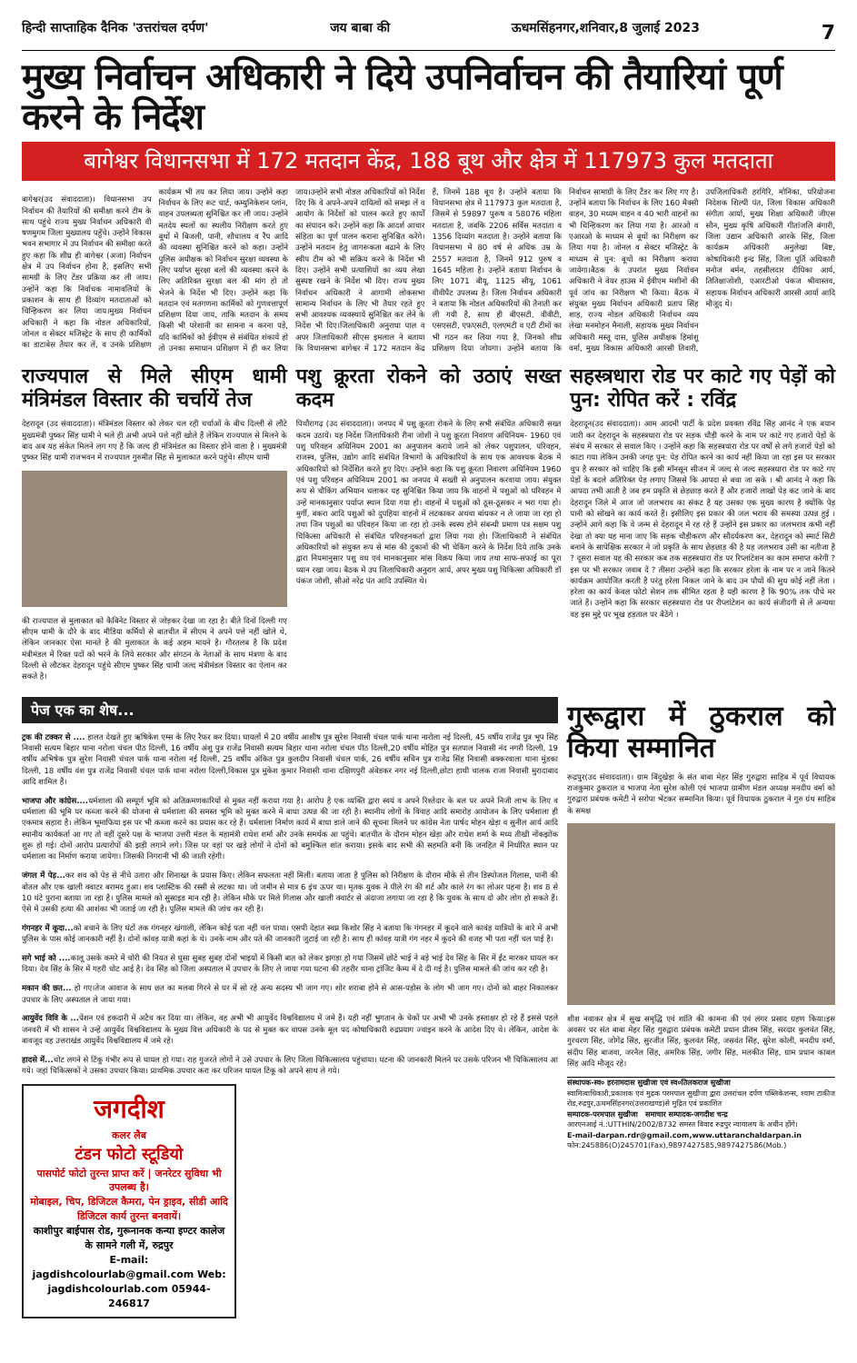हिन्दी साप्ताहिक दैनिक 'उत्तरांचल दर्पण' जय बाबा की ऊधमसिंहनगर,शनिवार,8 जुलाई 2023 7
मुख्य निर्वाचन अधिकारी ने दिये उपनिर्वाचन की तैयारियां पूर्ण करने के निर्देश
बागेश्वर विधानसभा में 172 मतदान केंद्र, 188 बूथ और क्षेत्र में 117973 कुल मतदाता
बागेश्वर(उद संवाददाता)। विधानसभा उप निर्वाचन की तैयारियों की समीक्षा करने टीम के साथ पहुंचे राज्य मुख्य निर्वाचन अधिकारी वी षणमुगम जिला मुख्यालय पहुँचे। उन्होंने विकास भवन सभागार में उप निर्वाचन की समीक्षा करते हुए कहा कि शीघ्र ही बागेश्वर (अजा) निर्वाचन क्षेत्र में उप निर्वाचन होना है, इसलिए सभी सामग्री के लिए टेंडर प्रक्रिया कर ली जाय। उन्होंने कहा कि निर्वाचक नामावलियों के प्रकाशन के साथ ही दिव्यांग मतदाताओं को चिन्हिकरण कर लिया जाय।मुख्य निर्वाचन अधिकारी ने कहा कि नोडल अधिकारियों, जोनल व सेक्टर मजिस्ट्रेट के साथ ही कार्मिकों का डाटाबेस तैयार कर लें, व उनके प्रशिक्षण कार्यक्रम भी तय कर लिया जाय। उन्होंने कहा निर्वाचन के लिए रूट चार्ट, कम्युनिकेशन प्लांन, वाहन उपलब्धता सुनिश्चित कर ली जाय। उन्होंने मतदेय स्थलों का स्थलीय निरीक्षण करते हुए बूथों में बिजली, पानी, शौचालय व रैंप आदि की व्यवस्था सुनिश्चित करने को कहा। उन्होंने पुलिस अधीक्षक को निर्वाचन सुरक्षा व्यवस्था के लिए पर्याप्त सुरक्षा बलों की व्यवस्था करने के लिए अतिरिक्त सुरक्षा बल की मांग हो तो भेजने के निर्देश भी दिए। उन्होंने कहा कि मतदान एवं मतगणना कार्मिकों को गुणवत्तापूर्ण प्रशिक्षण दिया जाय, ताकि मतदान के समय किसी भी परेशानी का सामना न करना पड़ें, यदि कार्मिकों को ईवीएम से संबंधित शंकायें हो तो उनका समाधान प्रशिक्षण में ही कर लिया जाय।उन्होंने सभी नोडल अधिकारियों को निर्देश दिए कि वे अपने-अपने दायित्वों को समझ लें व आयोग के निर्देशों को पालन करते हुए कार्यों का संपादन करें। उन्होंने कहा कि आदर्श आचार संहिता का पूर्ण पालन कराना सुनिश्चित करेंगे। उन्होंने मतदान हेतु जागरूकता बढाने के लिए स्वीप टीम को भी सक्रिय करने के निर्देश भी दिए। उन्होंने सभी प्रत्याशियों का व्यय लेखा सुस्पष्ट रखने के निर्देश भी दिए। राज्य मुख्य निर्वाचन अधिकारी ने आगामी लोकसभा सामान्य निर्वाचन के लिए भी तैयार रहते हुए सभी आवश्यक व्यवस्थायें सुनिश्चित कर लेने के निर्देश भी दिए।जिलाधिकारी अनुराधा पाल व अपर जिलाधिकारी सीएस इमलाल ने बताया कि विधानसभा बागेश्वर में 172 मतदान केंद्र हैं, जिनमें 188 बूथ है। उन्होंने बताया कि विधानसभा क्षेत्र में 117973 कुल मतदाता है, जिसमें से 59897 पुरूष व 58076 महिला मतदाता है, जबकि 2206 सर्विस मतदाता व 1356 दिव्यांग मतदाता है। उन्होंने बताया कि विधानसभा में 80 वर्ष से अधिक उम्र के 2557 मतदाता है, जिनमें 912 पुरुष व 1645 महिला है। उन्होंने बताया निर्वाचन के लिए 1071 बीयू, 1125 सीयू, 1061 वीवीपैट उपलब्ध है। जिला निर्वाचन अधिकारी ने बताया कि नोडल अधिकारियों की तैनाती कर ली गयी है, साथ ही बीएसटी, वीवीटी, एसएसटी, एफएसटी, एलएमटी व एटी टीमों का भी गठन कर लिया गया है, जिनको शीघ्र प्रशिक्षण दिया जोयगा। उन्होंने बताया कि निर्वाचन सामाग्री के लिए टैंडर कर लिए गए है। उन्होंने बताया कि निर्वाचन के लिए 160 मैक्सी वाहन, 30 मध्यम वाहन व 40 भारी वाहनों का भी चिन्हिकरण कर लिया गया है। आरओ व एआरओ के माध्यम से बूथों का निरीक्षण कर लिया गया है। जोनल व सेक्टर मजिस्ट्रेट के माध्यम से पुन: बूथों का निरीक्षण कराया जायेगा।बैठक के उपरांत मुख्य निर्वाचन अधिकारी ने वेयर हाउस में ईवीएम मशीनों की पूर्व जांच का निरीक्षण भी किया। बैठक में संयुक्त मुख्य निर्वाचन अधिकारी प्रताप सिंह शाह, राज्य नोडल अधिकारी निर्वाचन व्यय लेखा मनमोहन मैनाली, सहायक मुख्य निर्वाचन अधिकारी मस्तू दास, पुलिस अधीक्षक हिमांशु वर्मा, मुख्य विकास अधिकारी आरसी तिवारी, उपजिलाधिकरी हरगिरि, मोनिका, परियोजना निदेशक शिल्पी पंत, जिला विकास अधिकारी संगीता आर्या, मुख्य शिक्षा अधिकारी जीएस सौन, मुख्य कृषि अधिकारी गीतांजलि बंगारी, जिला उद्यान अधिकारी आरके सिंह, जिला कार्यक्रम अधिकारी अनुलेखा बिष्ट, कोषाधिकारी इन्द्र सिंह, जिला पूर्ति अधिकारी मनोज बर्मन, तहसीलदार दीपिका आर्य, तितिक्षाजोशी, एआरटीओ पंकज श्रीवास्तव, सहायक निर्वाचन अधिकारी आरसी आर्या आदि मौजूद थे।
राज्यपाल से मिले सीएम धामी मंत्रिमंडल विस्तार की चर्चायें तेज
देहरादून (उद संवाददाता)। मंत्रिमंडल विस्तार को लेकर चल रही चर्चाओं के बीच दिल्ली से लौटे मुख्यमंत्री पुष्कर सिंह धामी ने भले ही अभी अपने पत्ते नहीं खोले हैं लेकिन राज्यपाल से मिलने के बाद अब यह संकेत मिलने लग गए हैं कि जल्द ही मंत्रिमंडल का विस्तार होने वाला है । मुख्यमंत्री पुष्कर सिंह धामी राजभवन में राज्यपाल गुरुमीत सिंह से मुलाकात करने पहुंचे। सीएम धामी
की राज्यपाल से मुलाकात को कैबिनेट विस्तार से जोड़कर देखा जा रहा है। बीते दिनों दिल्ली गए सीएम धामी के दौरे के बाद मीडिया कर्मियों से बातचीत में सीएम ने अपने पत्ते नहीं खोले थे, लेकिन जानकार ऐसा मानते है की मुलाकात के कई अहम मायने है। गौरतलब है कि प्रदेश मंत्रीमंडल में रिक्त पदों को भरने के लिये सरकार और संगठन के नेताओं के साथ मंत्रणा के बाद दिल्ली से लौटकर देहरादून पहुंचे सीएम पुष्कर सिंह धामी जल्द मंत्रीमंडल विस्तार का ऐलान कर सकते है।
पशु क्रूरता रोकने को उठाएं सख्त कदम
पिथौरागढ़ (उद संवाददाता)। जनपद में पशु क्रूरता रोकने के लिए सभी संबंधित अधिकारी सख्त कदम उठायें। यह निर्देश जिलाधिकारी रीना जोशी ने पशु क्रूरता निवारण अधिनियम- 1960 एवं पशु परिवहन अधिनियम 2001 का अनुपालन कराये जाने को लेकर पशुपालन, परिवहन, राजस्व, पुलिस, उद्योग आदि संबंधित विभागों के अधिकारियों के साथ एक आवश्यक बैठक में अधिकारियों को निर्देशित करते हुए दिए। उन्होंने कहा कि पशु क्रूरता निवारण अधिनियम 1960 एवं पशु परिवहन अधिनियम 2001 का जनपद में सख्ती से अनुपालन करवाया जाय। संयुक्त रूप से चौकिंग अभियान चलाकर यह सुनिश्चित किया जाय कि वाहनों में पशुओं को परिवहन में उन्हें मानकानुसार पर्याप्त स्थान दिया गया हो। वाहनों में पशुओं को ठूस-ठूसकर न भरा गया हो। मुर्गी, बकरा आदि पशुओं को दुपहिया वाहनों में लटकाकर अथवा बांधकर न ले जाया जा रहा हो तथा जिन पशुओं का परिवहन किया जा रहा हो उनके स्वस्थ होने संबन्धी प्रमाण पत्र सक्षम पशु चिकित्सा अधिकारी से संबंधित परिवहनकर्ता द्वारा लिया गया हो। जिलाधिकारी ने संबंधित अधिकारियों को संयुक्त रूप से मांस की दुकानों की भी चेकिंग करने के निर्देश दिये ताकि उनके द्वारा नियमानुसार पशु वध एवं मानकानुसार मांस विक्रय किया जाय तथा साफ-सफाई का पूरा ध्यान रखा जाय। बैठक में उप जिलाधिकारी अनुराग आर्य, अपर मुख्य पशु चिकित्सा अधिकारी डॉ पंकज जोशी, सीओ नरेंद्र पंत आदि उपस्थित थे।
सहस्त्रधारा रोड पर काटे गए पेड़ों को पुन: रोपित करें : रविंद्र
देहरादून(उद संवाददाता)। आम आदमी पार्टी के प्रदेश प्रवक्ता रविंद्र सिंह आनंद ने एक बयान जारी कर देहरादून के सहस्त्रधारा रोड पर सड़क चौड़ी करने के नाम पर काटे गए हजारों पेड़ों के संबंध में सरकार से सवाल किए । उन्होंने कहा कि सहस्त्रधारा रोड पर वर्षों से लगे हजारों पेड़ों को काटा गया लेकिन उनकी जगह पुन: पेड़ रोपित करने का कार्य नहीं किया जा रहा इस पर सरकार चुप है सरकार को चाहिए कि इसी मॉनसून सीजन में जल्द से जल्द सहस्त्रधारा रोड पर काटे गए पेड़ों के बदले अतिरिक्त पेड़ लगाए जिससे कि आपदा से बचा जा सके । श्री आनंद ने कहा कि आपदा तभी आती है जब हम प्रकृति से छेड़छाड़ करते हैं और हजारों लाखों पेड़ कट जाने के बाद देहरादून जिले में आज जो जलभराव का संकट है यह उसका एक मुख्य कारण है क्योंकि पेड़ पानी को सोखने का कार्य करते हैं। इसीलिए इस प्रकार की जल भराव की समस्या उत्पन्न हुई । उन्होंने आगे कहा कि वे जन्म से देहरादून में रह रहे हैं उन्होंने इस प्रकार का जलभराव कभी नहीं देखा तो क्या यह माना जाए कि सड़क चौड़ीकरण और सौंदर्यकरण कर, देहरादून को स्मार्ट सिटी बनाने के सापेक्षिक सरकार ने जो प्रकृति के साथ छेड़छाड़ की है यह जलभराव उसी का नतीजा है ? दूसरा सवाल यह की सरकार कब तक सहस्त्रधारा रोड पर रिप्लांटेशन का काम समाप्त करेगी ? इस पर भी सरकार जवाब दें ? तीसरा उन्होंने कहा कि सरकार हरेला के नाम पर न जाने कितने कार्यक्रम आयोजित करती है परंतु हरेला निकल जाने के बाद उन पौधों की सुध कोई नहीं लेता । हरेला का कार्य केवल फोटो सेशन तक सीमित रहता है यही कारण है कि 90% तक पौधे मर जाते हैं। उन्होंने कहा कि सरकार सहस्त्रधारा रोड पर रीप्लांटेशन का कार्य संजीदगी से लें अन्यथा वह इस मुद्दे पर भूख हड़ताल पर बैठेंगे ।
पेज एक का शेष...
ट्रक की टक्कर से .... हालत देखते हुए ऋषिकेश एम्स के लिए रैफर कर दिया। घायलों में 20 वर्षीय आशीष पुत्र सुरेश निवासी चंचल पार्क थाना नारोला नई दिल्ली, 45 वर्षीय राजेंद्र पुत्र भूप सिंह निवासी सत्यम बिहार थाना नरोला चंचल पीठ दिल्ली, 16 वर्षीय अंशु पुत्र राजेंद्र निवासी सत्यम बिहार थाना नरोला चंचल पीठ दिल्ली,20 वर्षीय मोहित पुत्र सतपाल निवासी नंद नगरी दिल्ली, 19 वर्षीय अभिषेक पुत्र सुरेश निवासी चंचल पार्क थाना नरोला नई दिल्ली, 25 वर्षीय अंकित पुत्र कुलदीप निवासी चंचल पार्क, 26 वर्षीय सचिन पुत्र राजेंद्र सिंह निवासी बक्करवाला थाना मुंडका दिल्ली, 18 वर्षीय वंश पुत्र राजेंद्र निवासी चंचल पार्क थाना नरोला दिल्ली,विकास पुत्र मुकेश कुमार निवासी थाना दक्षिणपुरी अंबेडकर नगर नई दिल्ली,छोटा हाथी चालक राजा निवासी मुरादाबाद आदि शामिल हैं।
भाजपा और कांग्रेस.... धर्मशाला की सम्पूर्ण भूमि को अतिक्रमणकारियों से मुक्त नहीं कराया गया है। आरोप है एक व्यक्ति द्वारा स्वयं व अपने रिश्तेदार के बल पर अपने निजी लाभ के लिए व धर्मशाला की भूमि पर कब्जा करने की योजना से धर्मशाला की समस्त भूमि को मुक्त करने में बाधा उत्पन्न की जा रही है। स्थानीय लोगों के विवाह आदि समारोह आयोजन के लिए धर्मशाला ही एकमात्र सहारा है। लेकिन भूमाफिया इस पर भी कब्जा करने का प्रयास कर रहे हैं। धर्मशाला निर्माण कार्य में बाधा डाले जाने की सूचना मिलने पर कांग्रेस नेता पार्षद मोहन खेड़ा व सुनील आर्य आदि स्थानीय कार्यकर्ता आ गए तो वहीं दूसरे पक्ष के भाजपा उत्तरी मंडल के महामंत्री राधेश शर्मा और उनके समर्थक आ पहुंचे। बातचीत के दौरान मोहन खेड़ा और राधेश शर्मा के मध्य तीखी नोंकझोंक शुरू हो गई। दोनों आरोप प्रत्यारोपों की झड़ी लगाने लगे। जिस पर वहां पर खड़े लोगों ने दोनों को बमुश्किल शांत कराया। इसके बाद सभी की सहमति बनी कि जनहित में निर्धारित स्थान पर धर्मशाला का निर्माण कराया जायेगा। जिसकी निगरानी भी की जाती रहेगी।
जंगल में पेड़... कर शव को पेड़ से नीचे उतारा और शिनाख्त के प्रयास किए। लेकिन सफलता नहीं मिली। बताया जाता है पुलिस को निरीक्षण के दौरान मौके से तीन डिस्पोजल गिलास, पानी की बोतल और एक खाली क्वाटर बरामद हुआ। शव प्लास्टिक की रस्सी से लटका था। जो जमीन से मात्र 6 इंच ऊपर था। मृतक युवक ने पीले रंग की शर्ट और काले रंग का लोअर पहना है। शव 8 से 10 घंटे पुराना बताया जा रहा है। पुलिस मामले को सुसाइड मान रही है। लेकिन मौके पर मिले गिलास और खाली क्वार्टर से अंदाजा लगाया जा रहा है कि युवक के साथ दो और लोग हो सकते हैं। ऐसे में उसकी हत्या की आशंका भी जताई जा रही है। पुलिस मामले की जांच कर रही है।
गंगनहर में कूदा... को बचाने के लिए घंटों तक गंगनहर खंगाली, लेकिन कोई पता नहीं चल पाया। एसपी देहात स्वप्न किशोर सिंह ने बताया कि गंगनहर में कूदने वाले कावंड़ यात्रियों के बारे में अभी पुलिस के पास कोई जानकारी नहीं है। दोनों कांवड़ यात्री कहां के थे। उनके नाम और पते की जानकारी जुटाई जा रही है। साथ ही कांवड़ यात्री गंग नहर में कूदने की वजह भी पता नहीं चल पाई है।
सगे भाई को .... कालू उसके कमरे में चोरी की नियत से घुसा सुबह सुबह दोनों भाइयों में किसी बात को लेकर झगड़ा हो गया जिसमें छोटे भाई ने बड़े भाई देव सिंह के सिर में ईंट मारकर घायल कर दिया। देव सिंह के सिर में गहरी चोट आई है। देव सिंह को जिला अस्पताल में उपचार के लिए ले जाया गया घटना की तहरीर थाना ट्रांजिट कैम्प में दे दी गई है। पुलिस मामले की जांच कर रही है।
मकान की छत... हो गए।तेज आवाज के साथ छत का मलबा गिरने से घर में सो रहे अन्य सदस्य भी जाग गए। शोर शराबा होने से आस-पड़ोस के लोग भी जाग गए। दोनों को बाहर निकालकर उपचार के लिए अस्पताल ले जाया गया।
आयुर्वेद विवि के ... पेंशन एवं हकदारी में अटैच कर दिया था। लेकिन, वह अभी भी आयुर्वेद विश्वविद्यालय में जमे हैं। यही नहीं भुगतान के चेकों पर अभी भी उनके हस्ताक्षर हो रहे हैं इससे पहले जनवरी में भी शासन ने उन्हें आयुर्वेद विश्वविद्यालय के मुख्य वित्त अधिकारी के पद से मुक्त कर वापस उनके मूल पद कोषाधिकारी रुद्रप्रयाग ज्वाइन करने के आदेश दिए थे। लेकिन, आदेश के बावजूद वह उत्तराखंड आयुर्वेद विश्वविद्यालय में जमे रहे।
हादसे में... चोट लगने से टिंकू गंभीर रूप से घायल हो गया। राह गुजरते लोगों ने उसे उपचार के लिए जिला चिकित्सालय पहुंचाया। घटना की जानकारी मिलने पर उसके परिजन भी चिकित्सालय आ गये। जहां चिकित्सकों ने उसका उपचार किया। प्राथमिक उपचार करा कर परिजन घायल टिंकू को अपने साथ ले गये।
जगदीश
कलर लैब
टंडन फोटो स्टूडियो
पासपोर्ट फोटो तुरन्त प्राप्त करें | जनरेटर सुविधा भी उपलब्ध है।
मोबाइल, चिप, डिजिटल कैमरा, पेन ड्राइव, सीडी आदि डिजिटल कार्य तुरन्त बनवायें।
काशीपुर बाईपास रोड, गुरूनानक कन्या इण्टर कालेज के सामने गली में, रुद्रपुर
E-mail: jagdishcolourlab@gmail.com Web: jagdishcolourlab.com 05944-246817
गुरूद्वारा में ठुकराल को किया सम्मानित
रूद्रपुर(उद संवाददाता)। ग्राम बिंदुखेड़ा के संत बाबा मेहर सिंह गुरुद्वारा साहिब में पूर्व विधायक राजकुमार ठुकराल व भाजपा नेता सुरेश कोली एवं भाजपा ग्रामीण मंडल अध्यक्ष मनदीप वर्मा को गुरुद्वारा प्रबंधक कमेटी ने सरोपा भेंटकर सम्मानित किया। पूर्व विधायक ठुकराल ने गुरु ग्रंथ साहिब के समक्ष
शीश नवाकर क्षेत्र में सुख समृद्धि एवं शांति की कामना की एवं लंगर प्रसाद ग्रहण किया।इस अवसर पर संत बाबा मेहर सिंह गुरुद्वारा प्रबंधक कमेटी प्रधान प्रीतम सिंह, सरदार कुलवंत सिंह, गुरचरण सिंह, जोगेंद्र सिंह, सुरजीत सिंह, कुलवंत सिंह, जसवंत सिंह, सुरेश कोली, मनदीप वर्मा, संदीप सिंह बाजवा, जरनैल सिंह, अमरिक सिंह, जगीर सिंह, मलकीत सिंह, ग्राम प्रधान काबल सिंह आदि मौजूद रहे।
संस्थापक-स्व० हरनामदास सुखीजा एवं स्व०तिलकराज सुखीजा
स्वामित्वाधिकारी,प्रकाशक एवं मुद्रक परमपाल सुखीजा द्वारा उत्तरांचल दर्पण पब्लिकेशन्स, श्याम टाकीज रोड,रुद्रपुर,ऊधमसिंहनगर(उत्तराखण्ड)से मुद्रित एवं प्रकाशित
सम्पादक-परमपाल सुखीजा समाचार सम्पादक-जगदीश चन्द्र
आरएनआई नं.:UTTHIN/2002/8732 समस्त विवाद रुद्रपुर न्यायालय के अधीन होंगे।
E-mail-darpan.rdr@gmail.com,www.uttaranchaldarpan.in
फोन:245886(O)245701(Fax),9897427585,9897427586(Mob.)